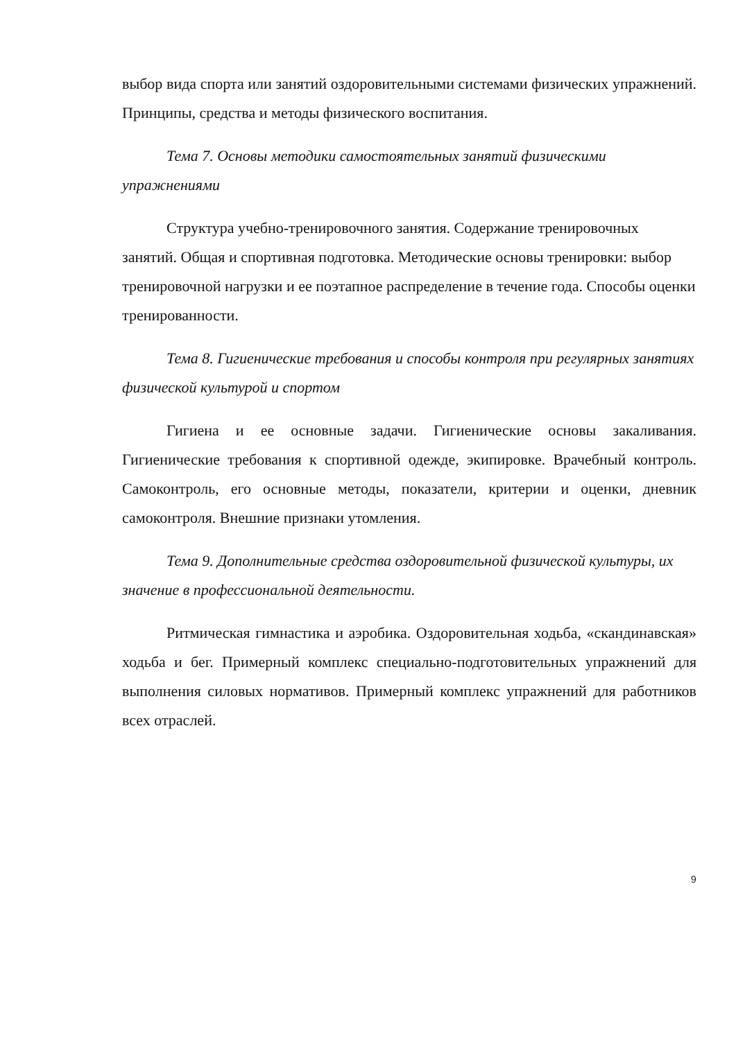выбор вида спорта или занятий оздоровительными системами физических упражнений. Принципы, средства и методы физического воспитания.
Тема 7. Основы методики самостоятельных занятий физическими упражнениями
Структура учебно-тренировочного занятия. Содержание тренировочных занятий. Общая и спортивная подготовка. Методические основы тренировки: выбор тренировочной нагрузки и ее поэтапное распределение в течение года. Способы оценки тренированности.
Тема 8. Гигиенические требования и способы контроля при регулярных занятиях физической культурой и спортом
Гигиена и ее основные задачи. Гигиенические основы закаливания. Гигиенические требования к спортивной одежде, экипировке. Врачебный контроль. Самоконтроль, его основные методы, показатели, критерии и оценки, дневник самоконтроля. Внешние признаки утомления.
Тема 9. Дополнительные средства оздоровительной физической культуры, их значение в профессиональной деятельности.
Ритмическая гимнастика и аэробика. Оздоровительная ходьба, «скандинавская» ходьба и бег. Примерный комплекс специально-подготовительных упражнений для выполнения силовых нормативов. Примерный комплекс упражнений для работников всех отраслей.
9